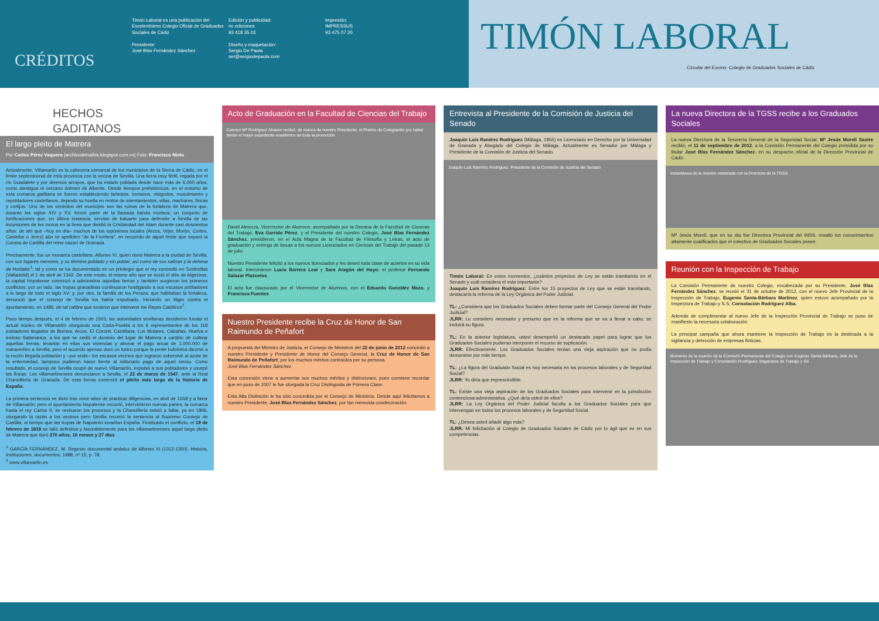CRÉDITOS
Timón Laboral es una publicación del Excelentísimo Colegio Oficial de Graduados Sociales de Cádiz
Presidente:
José Blas Fernández Sánchez
Edición y publicidad:
nc ediciones
93 418 35 02
Diseño y maquetación:
Sergio De Paola
ser@sergiodepaola.com
Impresión:
IMPRESSUS
93 475 07 20
TIMÓN LABORAL
Circular del Excmo. Colegio de Graduados Sociales de Cádiz
HECHOS GADITANOS
El largo pleito de Matrera
Por Carlos Pérez Vaquero [archivodeinalbis.blogspot.com.es] Foto: Francisco Nieto
Actualmente, Villamartín es la cabecera comarcal de los municipios de la Sierra de Cádiz, en el límite septentrional de esta provincia con la vecina de Sevilla. Una tierra muy fértil, regada por el río Guadalete y por diversos arroyos, que ha estado poblada desde hace más de 6.000 años, como atestigua el cercano dolmen de Alberite. Desde tiempos prehistóricos, en el entorno de esta comarca gaditana se fueron estableciendo tartesios, romanos, visigodos, musulmanes y repobladores castellanos, dejando su huella en restos de asentamientos, villas, machares, fincas y cortijos. Uno de los símbolos del municipio son las ruinas de la fortaleza de Matrera que, durante los siglos XIV y XV, formó parte de la llamada banda morisca; un conjunto de fortificaciones que, en última instancia, servían de baluarte para defender a Sevilla de las incursiones de los moros en la línea que dividió la Cristiandad del Islam durante casi doscientos años; de ahí que –hoy en día– muchos de los topónimos locales (Arcos, Vejer, Morón, Cortes, Castellar o Jerez) aún se apelliden “de la Frontera”, en recuerdo de aquel límite que separó la Corona de Castilla del reino nazarí de Granada.
Precisamente, fue un monarca castellano, Alfonso XI, quien donó Matrera a la ciudad de Sevilla, con sus lugares menores, y su término poblado y sin poblar, así como de sus salinas y la dehesa de Hortales<sup>1</sup>; tal y como se ha documentado en un privilegio que el rey concedió en Tordesillas (Valladolid) el 1 de abril de 1342. De este modo, el mismo año que se inició el sitio de Algeciras, la capital hispalense comenzó a administrar aquellas tierras y también surgieron los primeros conflictos: por un lado, las tropas granadinas continuaron hostigando a sus escasos pobladores a lo largo de todo el siglo XV; y, por otro, la familia de los Peraza, que habitaban la fortaleza, denunció que el concejo de Sevilla los había expulsado, iniciando un litigio contra el ayuntamiento, en 1486, de tal calibre que tuvieron que intervenir los Reyes Católicos<sup>2</sup>.
Poco tiempo después, el 4 de febrero de 1503, las autoridades sevillanas decidieron fundar el actual núcleo de Villamartín otorgando una Carta-Puebla a los 6 representantes de los 118 pobladores llegados de Bornos, Arcos, El Coronil, Cantillana, Los Molares, Cabañas, Huelva e incluso Salamanca, a los que se cedió el dominio del lugar de Matrera a cambio de cultivar aquellas tierras, levantar en ellas sus viviendas y abonar el pago anual de 1.000.000 de maravedíes a Sevilla; pero el acuerdo apenas duró un lustro porque la peste bubónica diezmó a la recién llegada población y –por ende– los escasos vecinos que lograron sobrevivir al azote de la enfermedad, tampoco pudieron hacer frente al millonario pago de aquel censo. Como resultado, el concejo de Sevilla ocupó de nuevo Villamartín, expulsó a sus pobladores y usurpó las fincas. Los villamartinenses denunciaron a Sevilla, el 22 de marzo de 1547, ante la Real Chancillería de Granada. De esta forma comenzó el pleito más largo de la historia de España.
La primera sentencia se dictó tras once años de practicar diligencias, en abril de 1558 y a favor de Villamartín; pero el ayuntamiento hispalense recurrió, intervinieron nuevas partes, la comarca hasta el rey Carlos II, se revisaron los procesos y la Chancillería volvió a fallar, ya en 1806, otorgando la razón a los vecinos pero Sevilla recurrió la sentencia al Supremo Consejo de Castilla, al tiempo que las tropas de Napoleón invadían España. Finalizado el conflicto, el 18 de febrero de 1818 se falló definitiva y favorablemente para los villamartinenses aquel largo pleito de Matrera que duró 270 años, 10 meses y 27 días.
<sup>1</sup> GARCÍA FERNÁNDEZ, M. Regesto documental andaluz de Alfonso XI (1312-1350). Historia, instituciones, documentos; 1988, nº 15, p. 78.
<sup>2</sup> www.villamartin.es
Acto de Graduación en la Facultad de Ciencias del Trabajo
Carmen Mª Rodríguez Álvarez recibió, de manos de nuestro Presidente, el Premio de Colegiación por haber tenido el mejor expediente académico de toda la promoción
David Almorza, Vicerrector de Alumnos, acompañado por la Decana de la Facultad de Ciencias del Trabajo, Eva Garrido Pérez, y el Presidente del nuestro Colegio, José Blas Fernández Sánchez, presidieron, en el Aula Magna de la Facultad de Filosofía y Letras, el acto de graduación y entrega de becas a los nuevos Licenciados en Ciencias del Trabajo del pasado 13 de julio.
Nuestro Presidente felicitó a los nuevos licenciados y les deseó toda clase de aciertos en su vida laboral. Intervinieron Lucia Barrera Leal y Sara Aragón del Hoyo; el profesor Fernando Salazar Plazuelos.
El acto fue clausurado por el Vicerrector de Alumnos, con el Eduardo González Mazo, y Francisca Fuentes.
Nuestro Presidente recibe la Cruz de Honor de San Raimundo de Peñafort
A propuesta del Ministro de Justicia, el Consejo de Ministros del 22 de junio de 2012 concedió a nuestro Presidente y Presidente de Honor del Consejo General, la Cruz de Honor de San Raimundo de Peñafort; por los muchos méritos contraídos por su persona.
José Blas Fernández Sánchez
Esta concesión viene a aumentar sus muchos méritos y distinciones, pues conviene recordar que en junio de 2007 le fue otorgada la Cruz Distinguida de Primera Clase.
Esta Alta Distinción le ha sido concedida por el Consejo de Ministros. Desde aquí felicitamos a nuestro Presidente, José Blas Fernández Sánchez, por tan merecida condecoración.
Entrevista al Presidente de la Comisión de Justicia del Senado
Joaquín Luis Ramírez Rodríguez (Málaga, 1955) es Licenciado en Derecho por la Universidad de Granada y Abogado del Colegio de Málaga. Actualmente es Senador por Málaga y Presidente de la Comisión de Justicia del Senado.
Joaquín Luis Ramírez Rodríguez, Presidente de la Comisión de Justicia del Senado
Timón Laboral: En estos momentos, ¿cuántos proyectos de Ley se están tramitando en el Senado y cuál considera el más importante?
Joaquín Luis Ramírez Rodríguez: Entre los 15 proyectos de Ley que se están tramitando, destacaría la reforma de la Ley Orgánica del Poder Judicial.
TL: ¿Considera que los Graduados Sociales deben formar parte del Consejo General del Poder Judicial?
JLRR: Lo considero necesario y presumo que en la reforma que se va a llevar a cabo, se incluirá su figura.
TL: En la anterior legislatura, usted desempeñó un destacado papel para lograr que los Graduados Sociales pudieran interponer el recurso de suplicación.
JLRR: Efectivamente. Los Graduados Sociales tenían una vieja aspiración que no podía demorarse por más tiempo.
TL: ¿La figura del Graduado Social es hoy necesaria en los procesos laborales y de Seguridad Social?
JLRR: Yo diría que imprescindible.
TL: Existe una vieja aspiración de los Graduados Sociales para intervenir en la jurisdicción contenciosa-administrativa. ¿Qué diría usted de ellos?
JLRR: La Ley Orgánica del Poder Judicial faculta a los Graduados Sociales para que intervengan en todos los procesos laborales y de Seguridad Social.
TL: ¿Desea usted añadir algo más?
JLRR: Mi felicitación al Colegio de Graduados Sociales de Cádiz por lo ágil que es en sus competencias.
La nueva Directora de la TGSS recibe a los Graduados Sociales
La nueva Directora de la Tesorería General de la Seguridad Social, Mª Jesús Morell Sastre recibió, el 11 de septiembre de 2012, a la Comisión Permanente del Colegio presidida por su titular José Blas Fernández Sánchez, en su despacho oficial de la Dirección Provincial de Cádiz.
Instantánea de la reunión celebrada con la Directora de la TGSS
Mª Jesús Morell, que en su día fue Directora Provincial del INSS, resaltó los conocimientos altamente cualificados que el colectivo de Graduados Sociales posee.
Reunión con la Inspección de Trabajo
La Comisión Permanente de nuestro Colegio, encabezada por su Presidente, José Blas Fernández Sánchez, se reunió el 31 de octubre de 2012, con el nuevo Jefe Provincial de la Inspección de Trabajo, Eugenio Santa-Bárbara Martínez, quien estuvo acompañado por la Inspectora de Trabajo y S.S, Consolación Rodríguez Alba.
Además de cumplimentar al nuevo Jefe de la Inspección Provincial de Trabajo se puso de manifiesto la necesaria colaboración.
La principal campaña que ahora mantiene la Inspección de Trabajo es la destinada a la vigilancia y detección de empresas ficticias.
Momento de la reunión de la Comisión Permanente del Colegio con Eugenio Santa-Bárbara, Jefe de la Inspección de Trabajo y Consolación Rodríguez, Inspectora de Trabajo y SS